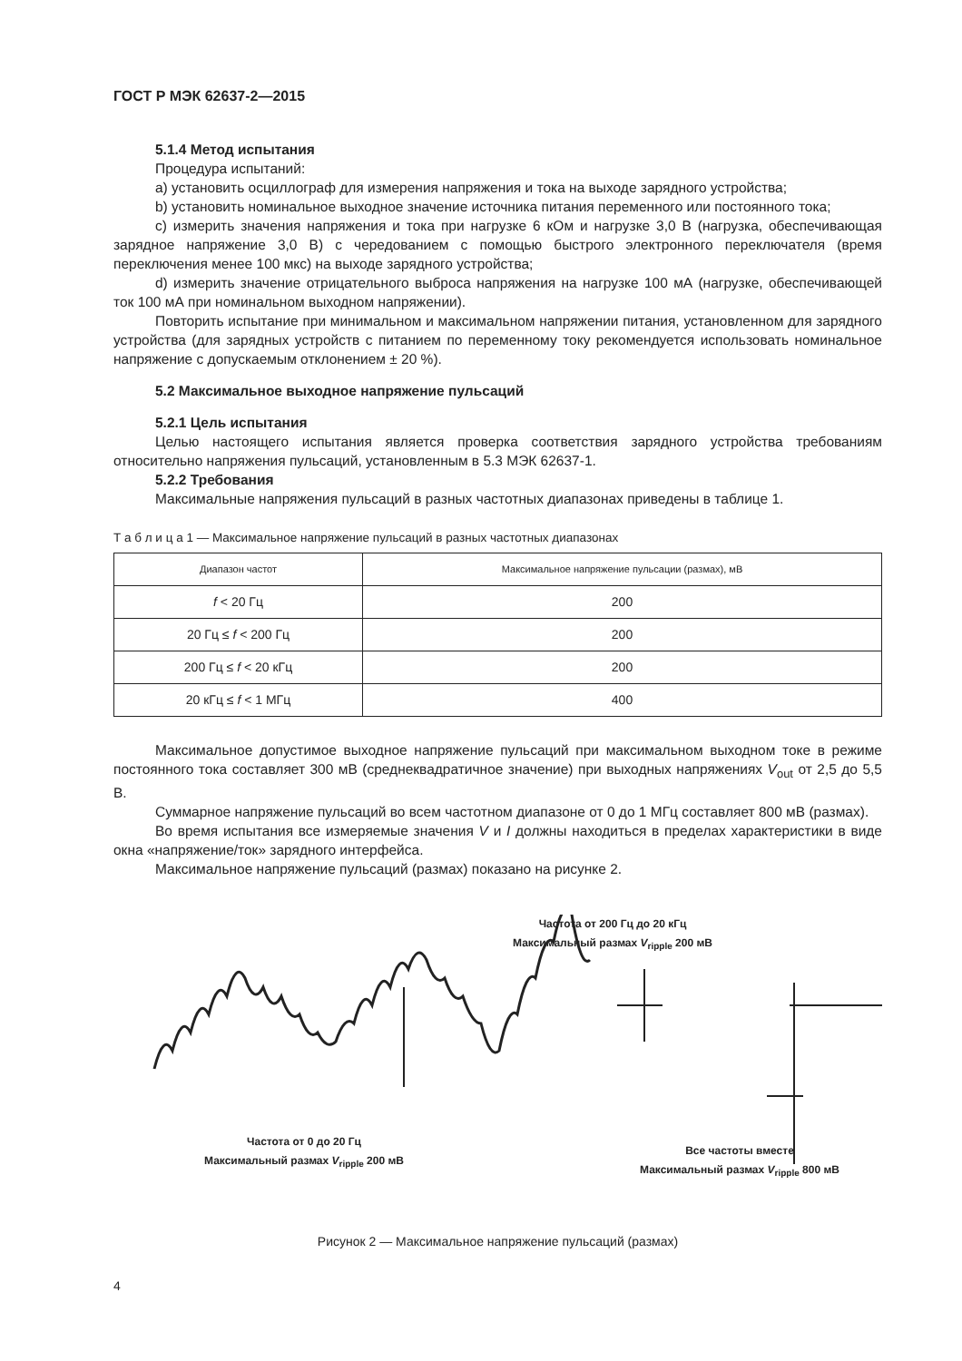ГОСТ Р МЭК 62637-2—2015
5.1.4 Метод испытания
Процедура испытаний:
a) установить осциллограф для измерения напряжения и тока на выходе зарядного устройства;
b) установить номинальное выходное значение источника питания переменного или постоянного тока;
c) измерить значения напряжения и тока при нагрузке 6 кОм и нагрузке 3,0 В (нагрузка, обеспечивающая зарядное напряжение 3,0 В) с чередованием с помощью быстрого электронного переключателя (время переключения менее 100 мкс) на выходе зарядного устройства;
d) измерить значение отрицательного выброса напряжения на нагрузке 100 мА (нагрузке, обеспечивающей ток 100 мА при номинальном выходном напряжении).
Повторить испытание при минимальном и максимальном напряжении питания, установленном для зарядного устройства (для зарядных устройств с питанием по переменному току рекомендуется использовать номинальное напряжение с допускаемым отклонением ± 20 %).
5.2 Максимальное выходное напряжение пульсаций
5.2.1 Цель испытания
Целью настоящего испытания является проверка соответствия зарядного устройства требованиям относительно напряжения пульсаций, установленным в 5.3 МЭК 62637-1.
5.2.2 Требования
Максимальные напряжения пульсаций в разных частотных диапазонах приведены в таблице 1.
Т а б л и ц а 1 — Максимальное напряжение пульсаций в разных частотных диапазонах
| Диапазон частот | Максимальное напряжение пульсации (размах), мВ |
| --- | --- |
| f < 20 Гц | 200 |
| 20 Гц ≤ f < 200 Гц | 200 |
| 200 Гц ≤ f < 20 кГц | 200 |
| 20 кГц ≤ f < 1 МГц | 400 |
Максимальное допустимое выходное напряжение пульсаций при максимальном выходном токе в режиме постоянного тока составляет 300 мВ (среднеквадратичное значение) при выходных напряжениях V<sub>out</sub> от 2,5 до 5,5 В.
Суммарное напряжение пульсаций во всем частотном диапазоне от 0 до 1 МГц составляет 800 мВ (размах).
Во время испытания все измеряемые значения V и I должны находиться в пределах характеристики в виде окна «напряжение/ток» зарядного интерфейса.
Максимальное напряжение пульсаций (размах) показано на рисунке 2.
Частота от 200 Гц до 20 кГц
Максимальный размах V<sub>ripple</sub> 200 мВ
Частота от 0 до 20 Гц
Максимальный размах V<sub>ripple</sub> 200 мВ
Все частоты вместе
Максимальный размах V<sub>ripple</sub> 800 мВ
Рисунок 2 — Максимальное напряжение пульсаций (размах)
4